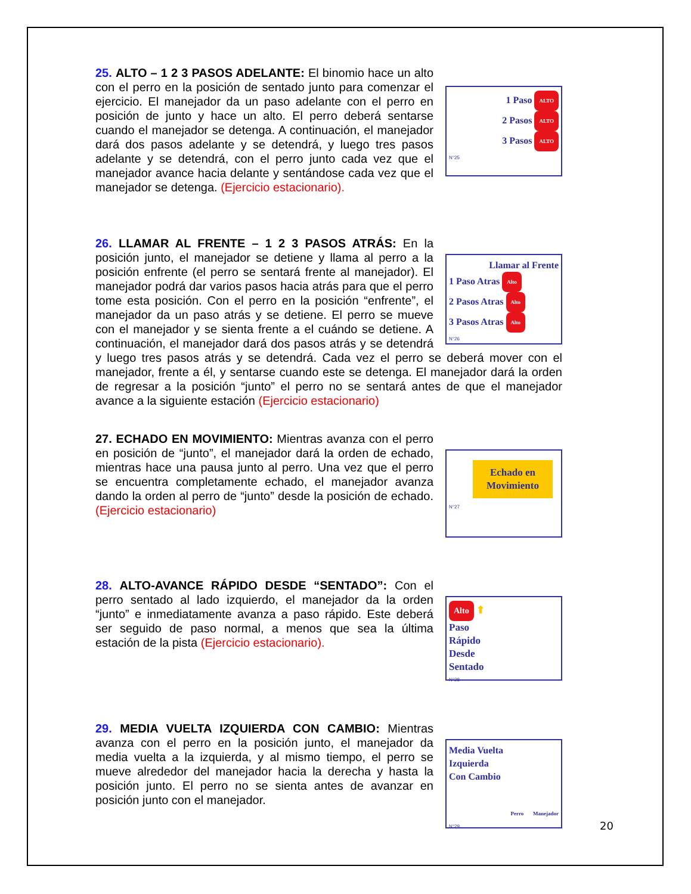1 Paso ALTO
2 Pasos ALTO
3 Pasos ALTO
N°25
25. ALTO – 1 2 3 PASOS ADELANTE: El binomio hace un alto con el perro en la posición de sentado junto para comenzar el ejercicio. El manejador da un paso adelante con el perro en posición de junto y hace un alto. El perro deberá sentarse cuando el manejador se detenga. A continuación, el manejador dará dos pasos adelante y se detendrá, y luego tres pasos adelante y se detendrá, con el perro junto cada vez que el manejador avance hacia delante y sentándose cada vez que el manejador se detenga. (Ejercicio estacionario).
Llamar al Frente
1 Paso Atras Alto
2 Pasos Atras Alto
3 Pasos Atras Alto
N°26
26. LLAMAR AL FRENTE – 1 2 3 PASOS ATRÁS: En la posición junto, el manejador se detiene y llama al perro a la posición enfrente (el perro se sentará frente al manejador). El manejador podrá dar varios pasos hacia atrás para que el perro tome esta posición. Con el perro en la posición “enfrente”, el manejador da un paso atrás y se detiene. El perro se mueve con el manejador y se sienta frente a el cuándo se detiene. A continuación, el manejador dará dos pasos atrás y se detendrá y luego tres pasos atrás y se detendrá. Cada vez el perro se deberá mover con el manejador, frente a él, y sentarse cuando este se detenga. El manejador dará la orden de regresar a la posición “junto” el perro no se sentará antes de que el manejador avance a la siguiente estación (Ejercicio estacionario)
Echado en Movimiento
N°27
27. ECHADO EN MOVIMIENTO: Mientras avanza con el perro en posición de “junto”, el manejador dará la orden de echado, mientras hace una pausa junto al perro. Una vez que el perro se encuentra completamente echado, el manejador avanza dando la orden al perro de “junto” desde la posición de echado. (Ejercicio estacionario)
Alto ⬆
Paso
Rápido
Desde
Sentado
N°28
28. ALTO-AVANCE RÁPIDO DESDE “SENTADO”: Con el perro sentado al lado izquierdo, el manejador da la orden “junto” e inmediatamente avanza a paso rápido. Este deberá ser seguido de paso normal, a menos que sea la última estación de la pista (Ejercicio estacionario).
Media Vuelta
Izquierda
Con Cambio
Perro Manejador
N°29
29. MEDIA VUELTA IZQUIERDA CON CAMBIO: Mientras avanza con el perro en la posición junto, el manejador da media vuelta a la izquierda, y al mismo tiempo, el perro se mueve alrededor del manejador hacia la derecha y hasta la posición junto. El perro no se sienta antes de avanzar en posición junto con el manejador.
20